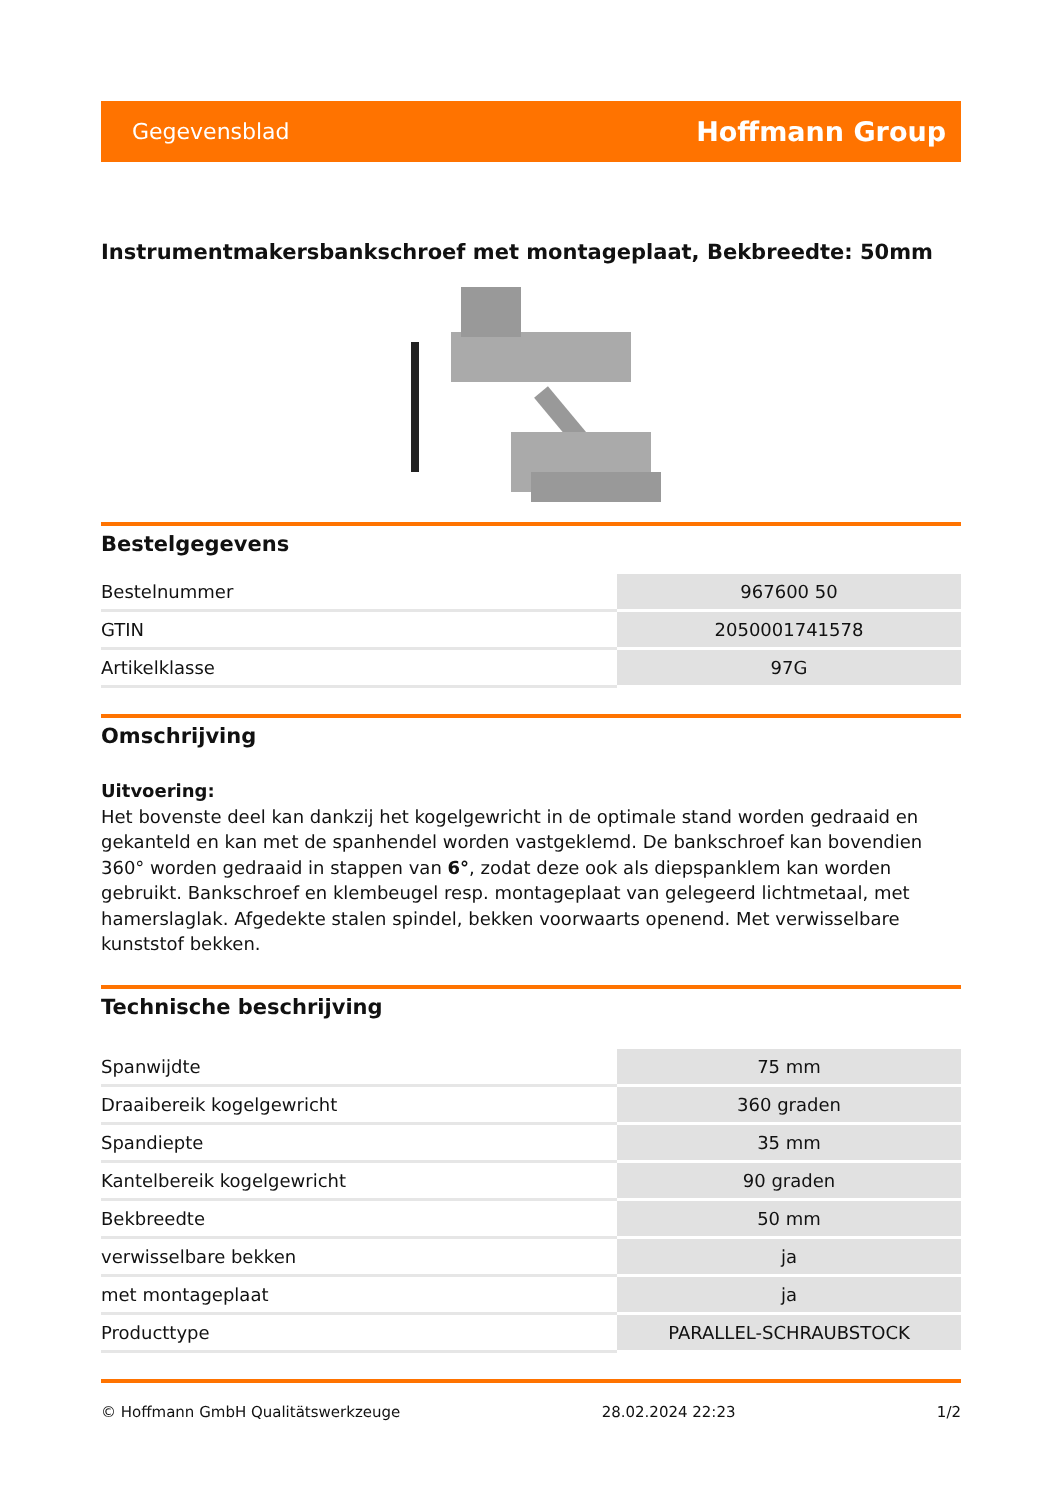Gegevensblad Hoffmann Group
Instrumentmakersbankschroef met montageplaat, Bekbreedte: 50mm
Bestelgegevens
| Bestelnummer | 967600 50 |
| GTIN | 2050001741578 |
| Artikelklasse | 97G |
Omschrijving
Uitvoering:
Het bovenste deel kan dankzij het kogelgewricht in de optimale stand worden gedraaid en gekanteld en kan met de spanhendel worden vastgeklemd. De bankschroef kan bovendien 360° worden gedraaid in stappen van 6°, zodat deze ook als diepspanklem kan worden gebruikt. Bankschroef en klembeugel resp. montageplaat van gelegeerd lichtmetaal, met hamerslaglak. Afgedekte stalen spindel, bekken voorwaarts openend. Met verwisselbare kunststof bekken.
Technische beschrijving
| Spanwijdte | 75 mm |
| Draaibereik kogelgewricht | 360 graden |
| Spandiepte | 35 mm |
| Kantelbereik kogelgewricht | 90 graden |
| Bekbreedte | 50 mm |
| verwisselbare bekken | ja |
| met montageplaat | ja |
| Producttype | PARALLEL-SCHRAUBSTOCK |
© Hoffmann GmbH Qualitätswerkzeuge 28.02.2024 22:23 1/2